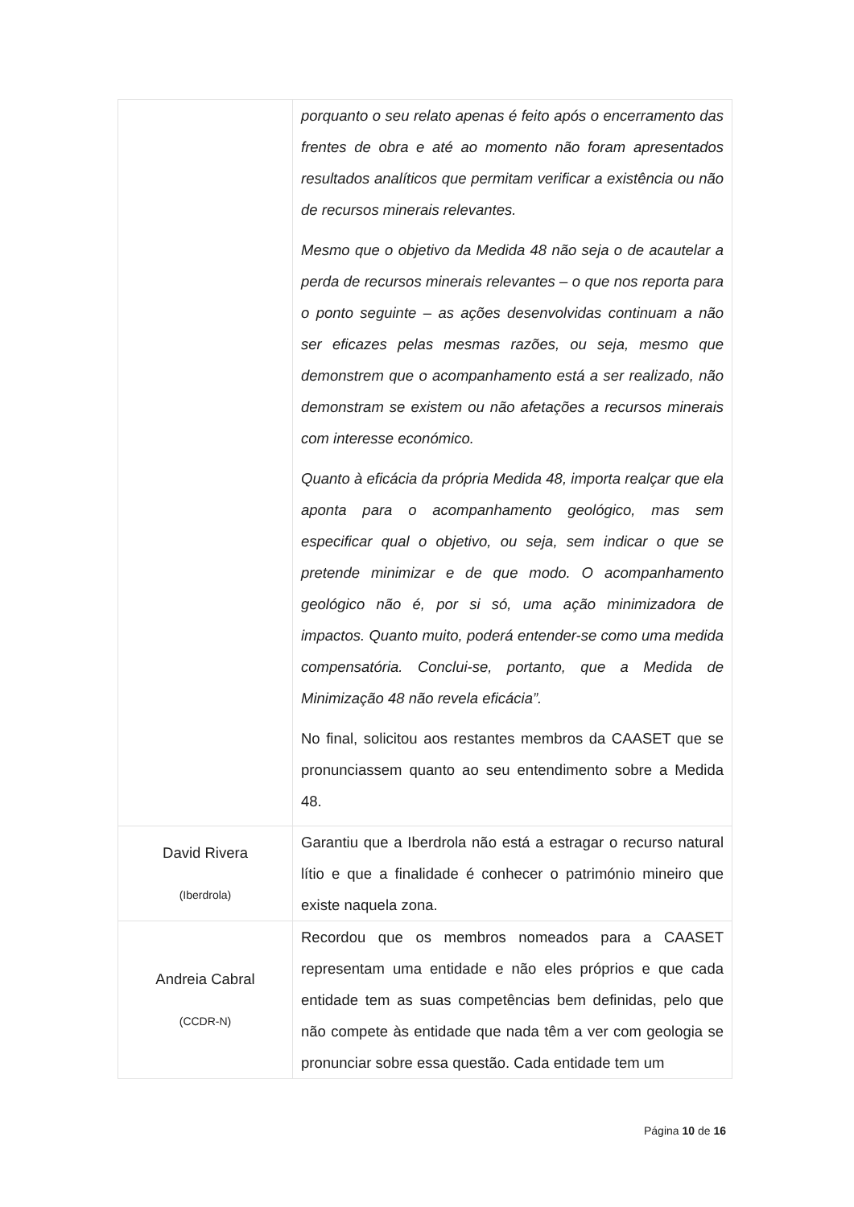| | porquanto o seu relato apenas é feito após o encerramento das frentes de obra e até ao momento não foram apresentados resultados analíticos que permitam verificar a existência ou não de recursos minerais relevantes. Mesmo que o objetivo da Medida 48 não seja o de acautelar a perda de recursos minerais relevantes – o que nos reporta para o ponto seguinte – as ações desenvolvidas continuam a não ser eficazes pelas mesmas razões, ou seja, mesmo que demonstrem que o acompanhamento está a ser realizado, não demonstram se existem ou não afetações a recursos minerais com interesse económico. Quanto à eficácia da própria Medida 48, importa realçar que ela aponta para o acompanhamento geológico, mas sem especificar qual o objetivo, ou seja, sem indicar o que se pretende minimizar e de que modo. O acompanhamento geológico não é, por si só, uma ação minimizadora de impactos. Quanto muito, poderá entender-se como uma medida compensatória. Conclui-se, portanto, que a Medida de Minimização 48 não revela eficácia”. No final, solicitou aos restantes membros da CAASET que se pronunciassem quanto ao seu entendimento sobre a Medida 48. |
| David Rivera (Iberdrola) | Garantiu que a Iberdrola não está a estragar o recurso natural lítio e que a finalidade é conhecer o património mineiro que existe naquela zona. |
| Andreia Cabral (CCDR-N) | Recordou que os membros nomeados para a CAASET representam uma entidade e não eles próprios e que cada entidade tem as suas competências bem definidas, pelo que não compete às entidade que nada têm a ver com geologia se pronunciar sobre essa questão. Cada entidade tem um |
Página 10 de 16